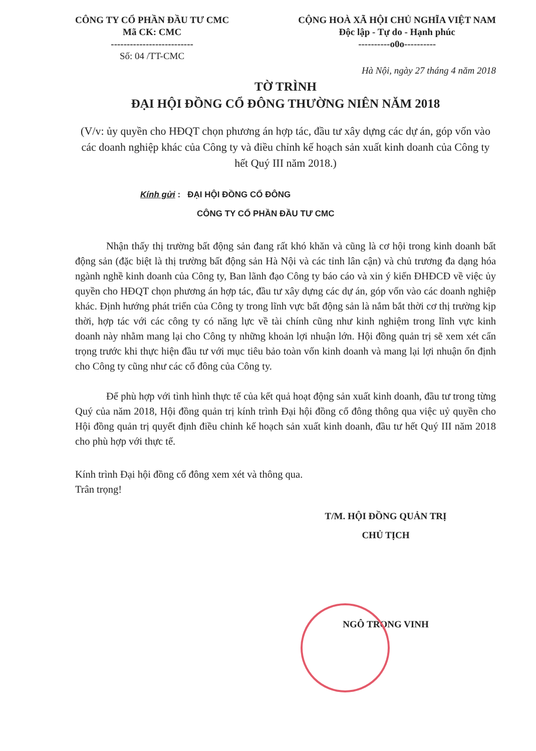CÔNG TY CỔ PHẦN ĐẦU TƯ CMC
Mã CK: CMC
--------------------------
Số: 04 /TT-CMC
CỘNG HOÀ XÃ HỘI CHỦ NGHĨA VIỆT NAM
Độc lập - Tự do - Hạnh phúc
----------o0o----------
Hà Nội, ngày 27 tháng 4 năm 2018
TỜ TRÌNH
ĐẠI HỘI ĐỒNG CỔ ĐÔNG THƯỜNG NIÊN NĂM 2018
(V/v: ủy quyền cho HĐQT chọn phương án hợp tác, đầu tư xây dựng các dự án, góp vốn vào các doanh nghiệp khác của Công ty và điều chỉnh kế hoạch sản xuất kinh doanh của Công ty hết Quý III năm 2018.)
Kính gửi : ĐẠI HỘI ĐỒNG CỔ ĐÔNG
CÔNG TY CỔ PHẦN ĐẦU TƯ CMC
Nhận thấy thị trường bất động sản đang rất khó khăn và cũng là cơ hội trong kinh doanh bất động sản (đặc biệt là thị trường bất động sản Hà Nội và các tỉnh lân cận) và chủ trương đa dạng hóa ngành nghề kinh doanh của Công ty, Ban lãnh đạo Công ty báo cáo và xin ý kiến ĐHĐCĐ về việc ủy quyền cho HĐQT chọn phương án hợp tác, đầu tư xây dựng các dự án, góp vốn vào các doanh nghiệp khác. Định hướng phát triển của Công ty trong lĩnh vực bất động sản là nắm bắt thời cơ thị trường kịp thời, hợp tác với các công ty có năng lực về tài chính cũng như kinh nghiệm trong lĩnh vực kinh doanh này nhằm mang lại cho Công ty những khoản lợi nhuận lớn. Hội đồng quản trị sẽ xem xét cẩn trọng trước khi thực hiện đầu tư với mục tiêu bảo toàn vốn kinh doanh và mang lại lợi nhuận ổn định cho Công ty cũng như các cổ đông của Công ty.
Để phù hợp với tình hình thực tế của kết quả hoạt động sản xuất kinh doanh, đầu tư trong từng Quý của năm 2018, Hội đồng quản trị kính trình Đại hội đồng cổ đông thông qua việc uỷ quyền cho Hội đồng quản trị quyết định điều chỉnh kế hoạch sản xuất kinh doanh, đầu tư hết Quý III năm 2018 cho phù hợp với thực tế.
Kính trình Đại hội đồng cổ đông xem xét và thông qua.
Trân trọng!
T/M. HỘI ĐỒNG QUẢN TRỊ
CHỦ TỊCH
NGÔ TRỌNG VINH